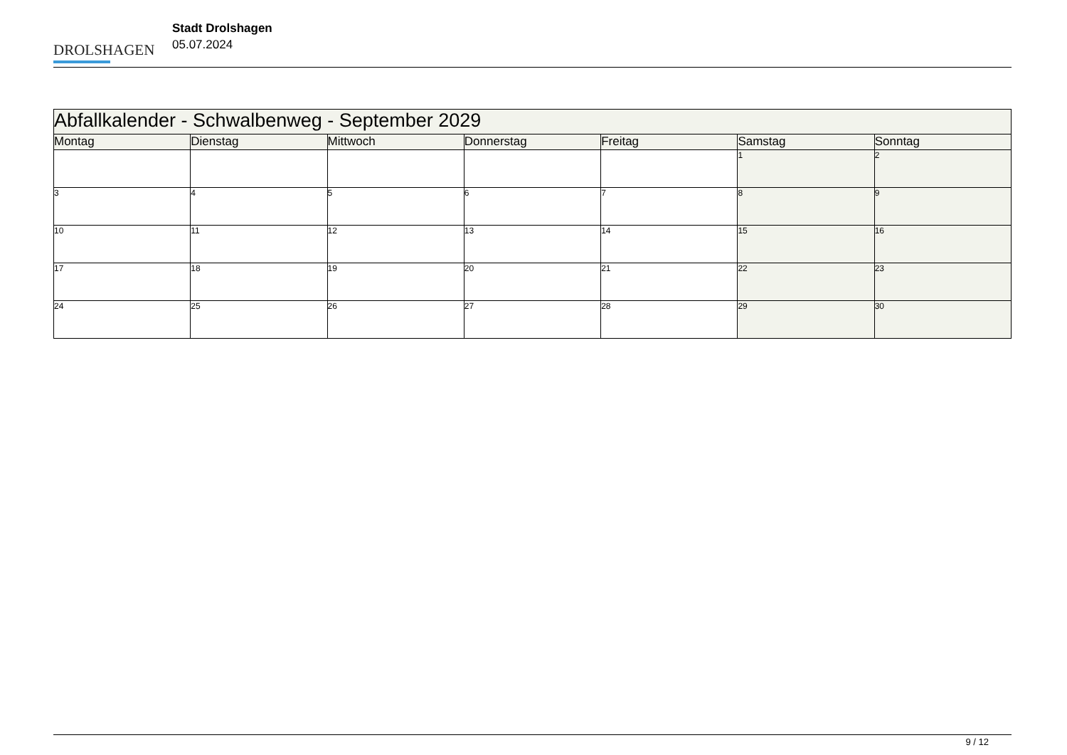DROLSHAGEN
Stadt Drolshagen
05.07.2024
| Abfallkalender - Schwalbenweg - September 2029 | | | | | | |
| --- | --- | --- | --- | --- | --- | --- |
| Montag | Dienstag | Mittwoch | Donnerstag | Freitag | Samstag | Sonntag |
| | | | | | 1 | 2 |
| 3 | 4 | 5 | 6 | 7 | 8 | 9 |
| 10 | 11 | 12 | 13 | 14 | 15 | 16 |
| 17 | 18 | 19 | 20 | 21 | 22 | 23 |
| 24 | 25 | 26 | 27 | 28 | 29 | 30 |
9 / 12